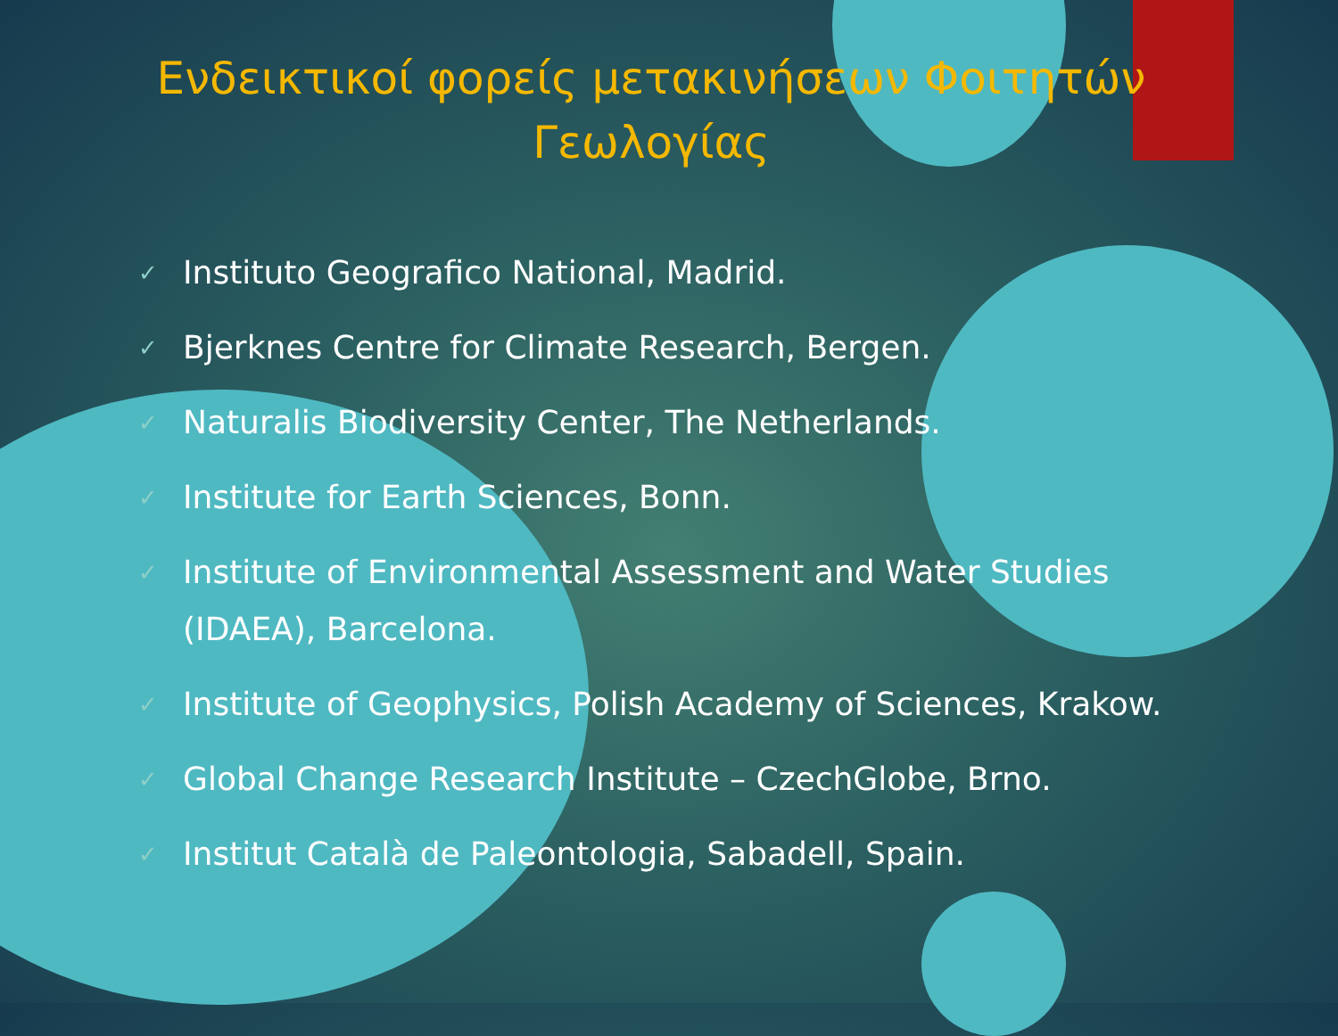Ενδεικτικοί φορείς μετακινήσεων Φοιτητών
Γεωλογίας
✓ Instituto Geografico National, Madrid.
✓ Bjerknes Centre for Climate Research, Bergen.
✓ Naturalis Biodiversity Center, The Netherlands.
✓ Institute for Earth Sciences, Bonn.
✓ Institute of Environmental Assessment and Water Studies (IDAEA), Barcelona.
✓ Institute of Geophysics, Polish Academy of Sciences, Krakow.
✓ Global Change Research Institute – CzechGlobe, Brno.
✓ Institut Català de Paleontologia, Sabadell, Spain.